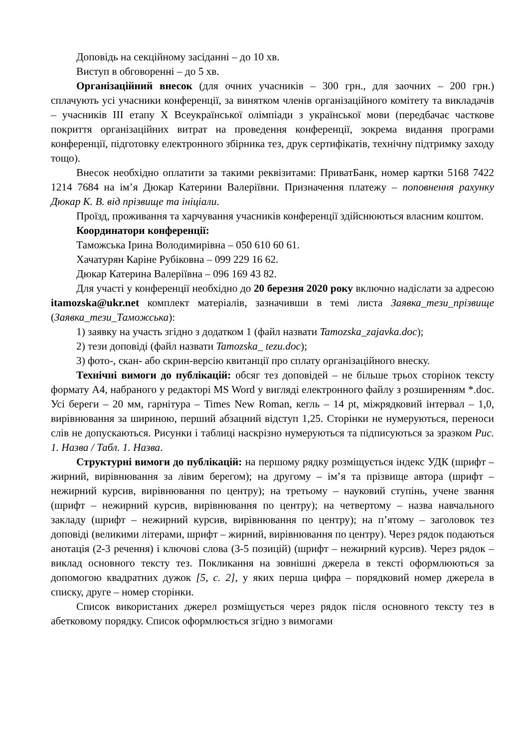Доповідь на секційному засіданні – до 10 хв.
Виступ в обговоренні – до 5 хв.
Організаційний внесок (для очних учасників – 300 грн., для заочних – 200 грн.) сплачують усі учасники конференції, за винятком членів організаційного комітету та викладачів – учасників ІІІ етапу Х Всеукраїнської олімпіади з української мови (передбачає часткове покриття організаційних витрат на проведення конференції, зокрема видання програми конференції, підготовку електронного збірника тез, друк сертифікатів, технічну підтримку заходу тощо).
Внесок необхідно оплатити за такими реквізитами: ПриватБанк, номер картки 5168 7422 1214 7684 на ім’я Дюкар Катерини Валеріївни. Призначення платежу – поповнення рахунку Дюкар К. В. від прізвище та ініціали.
Проїзд, проживання та харчування учасників конференції здійснюються власним коштом.
Координатори конференції:
Таможська Ірина Володимирівна – 050 610 60 61.
Хачатурян Каріне Рубіковна – 099 229 16 62.
Дюкар Катерина Валеріївна – 096 169 43 82.
Для участі у конференції необхідно до 20 березня 2020 року включно надіслати за адресою itamozska@ukr.net комплект матеріалів, зазначивши в темі листа Заявка_тези_прізвище (Заявка_тези_Таможська):
1) заявку на участь згідно з додатком 1 (файл назвати Tamozska_zajavka.doc);
2) тези доповіді (файл назвати Tamozska_ tezu.doc);
3) фото-, скан- або скрин-версію квитанції про сплату організаційного внеску.
Технічні вимоги до публікацій: обсяг тез доповідей – не більше трьох сторінок тексту формату А4, набраного у редакторі MS Word у вигляді електронного файлу з розширенням *.doc. Усі береги – 20 мм, гарнітура – Times New Roman, кегль – 14 pt, міжрядковий інтервал – 1,0, вирівнювання за шириною, перший абзацний відступ 1,25. Сторінки не нумеруються, переноси слів не допускаються. Рисунки і таблиці наскрізно нумеруються та підписуються за зразком Рис. 1. Назва / Табл. 1. Назва.
Структурні вимоги до публікацій: на першому рядку розміщується індекс УДК (шрифт – жирний, вирівнювання за лівим берегом); на другому – ім’я та прізвище автора (шрифт – нежирний курсив, вирівнювання по центру); на третьому – науковий ступінь, учене звання (шрифт – нежирний курсив, вирівнювання по центру); на четвертому – назва навчального закладу (шрифт – нежирний курсив, вирівнювання по центру); на п’ятому – заголовок тез доповіді (великими літерами, шрифт – жирний, вирівнювання по центру). Через рядок подаються анотація (2-3 речення) і ключові слова (3-5 позицій) (шрифт – нежирний курсив). Через рядок – виклад основного тексту тез. Покликання на зовнішні джерела в тексті оформлюються за допомогою квадратних дужок [5, с. 2], у яких перша цифра – порядковий номер джерела в списку, друге – номер сторінки.
Список використаних джерел розміщується через рядок після основного тексту тез в абетковому порядку. Список оформлюється згідно з вимогами